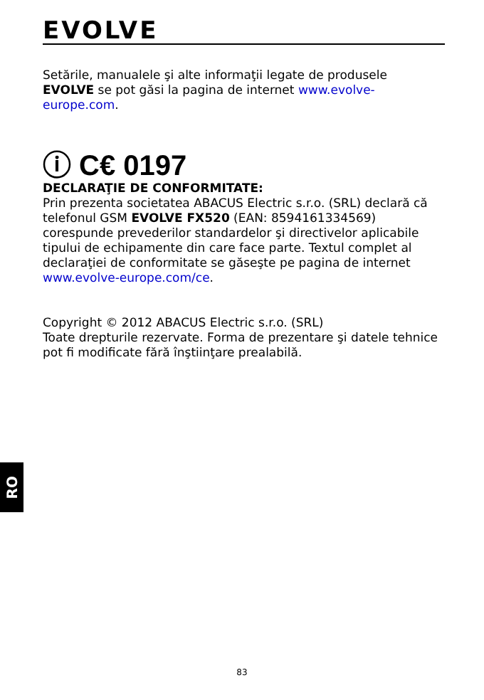EVOLVE
Setările, manualele şi alte informaţii legate de produsele EVOLVE se pot găsi la pagina de internet www.evolve-europe.com.
ⓘ C€ 0197
DECLARAŢIE DE CONFORMITATE:
Prin prezenta societatea ABACUS Electric s.r.o. (SRL) declară că telefonul GSM EVOLVE FX520 (EAN: 8594161334569) corespunde prevederilor standardelor şi directivelor aplicabile tipului de echipamente din care face parte. Textul complet al declaraţiei de conformitate se găseşte pe pagina de internet www.evolve-europe.com/ce.
Copyright © 2012 ABACUS Electric s.r.o. (SRL)
Toate drepturile rezervate. Forma de prezentare şi datele tehnice pot fi modificate fără înştiinţare prealabilă.
RO
83